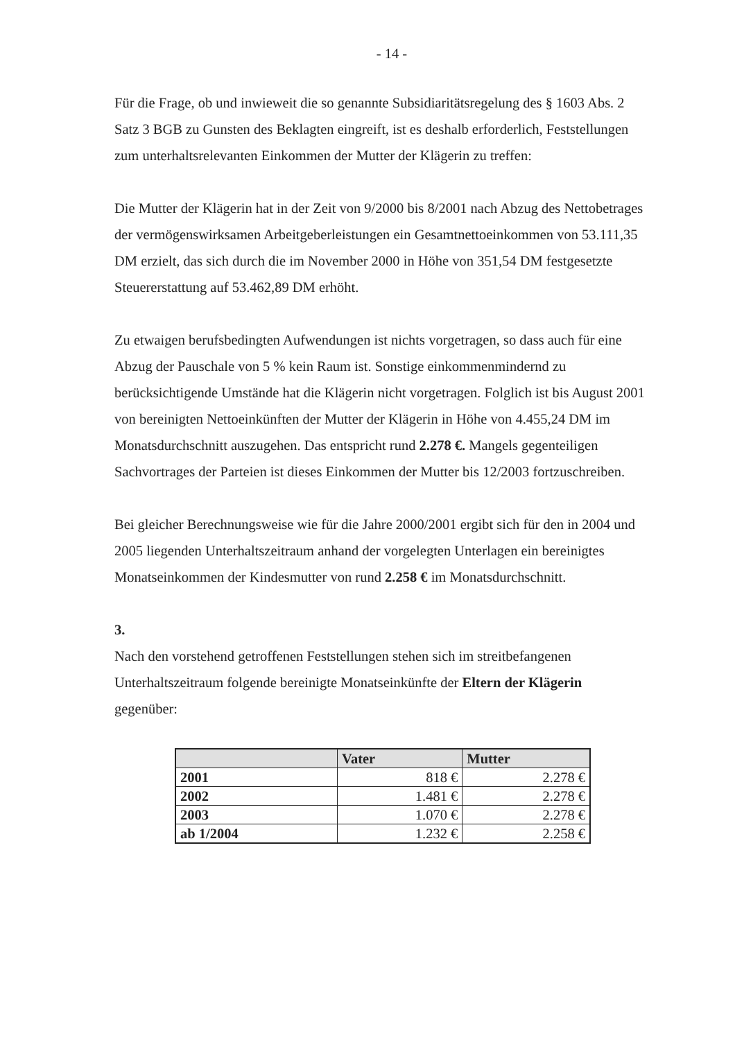- 14 -
Für die Frage, ob und inwieweit die so genannte Subsidiaritätsregelung des § 1603 Abs. 2 Satz 3 BGB zu Gunsten des Beklagten eingreift, ist es deshalb erforderlich, Feststellungen zum unterhaltsrelevanten Einkommen der Mutter der Klägerin zu treffen:
Die Mutter der Klägerin hat in der Zeit von 9/2000 bis 8/2001 nach Abzug des Nettobetrages der vermögenswirksamen Arbeitgeberleistungen ein Gesamtnettoeinkommen von 53.111,35 DM erzielt, das sich durch die im November 2000 in Höhe von 351,54 DM festgesetzte Steuererstattung auf 53.462,89 DM erhöht.
Zu etwaigen berufsbedingten Aufwendungen ist nichts vorgetragen, so dass auch für eine Abzug der Pauschale von 5 % kein Raum ist. Sonstige einkommenmindernd zu berücksichtigende Umstände hat die Klägerin nicht vorgetragen. Folglich ist bis August 2001 von bereinigten Nettoeinkünften der Mutter der Klägerin in Höhe von 4.455,24 DM im Monatsdurchschnitt auszugehen. Das entspricht rund 2.278 €. Mangels gegenteiligen Sachvortrages der Parteien ist dieses Einkommen der Mutter bis 12/2003 fortzuschreiben.
Bei gleicher Berechnungsweise wie für die Jahre 2000/2001 ergibt sich für den in 2004 und 2005 liegenden Unterhaltszeitraum anhand der vorgelegten Unterlagen ein bereinigtes Monatseinkommen der Kindesmutter von rund 2.258 € im Monatsdurchschnitt.
3.
Nach den vorstehend getroffenen Feststellungen stehen sich im streitbefangenen Unterhaltszeitraum folgende bereinigte Monatseinkünfte der Eltern der Klägerin gegenüber:
| | Vater | Mutter |
| --- | --- | --- |
| 2001 | 818 € | 2.278 € |
| 2002 | 1.481 € | 2.278 € |
| 2003 | 1.070 € | 2.278 € |
| ab 1/2004 | 1.232 € | 2.258 € |